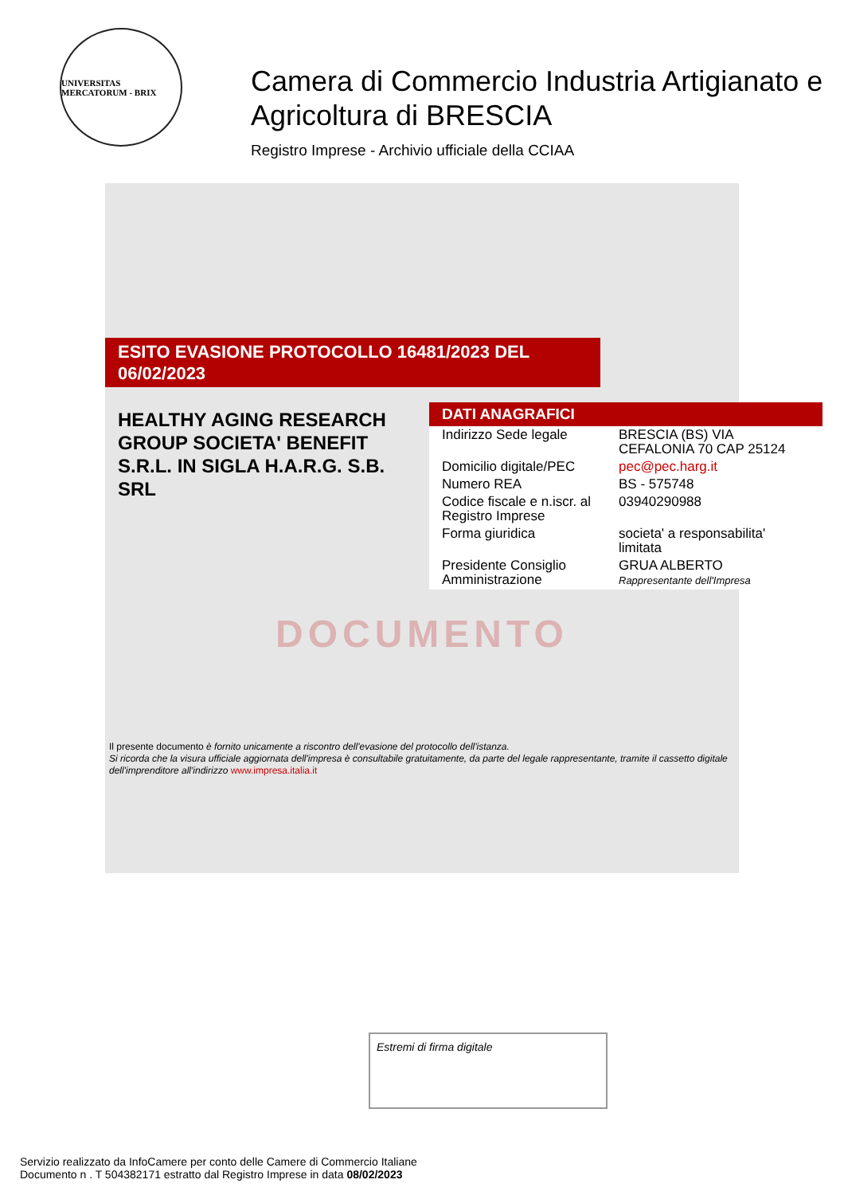UNIVERSITAS MERCATORUM - BRIX
Camera di Commercio Industria Artigianato e
Agricoltura di BRESCIA
Registro Imprese - Archivio ufficiale della CCIAA
ESITO EVASIONE PROTOCOLLO 16481/2023 DEL 06/02/2023
HEALTHY AGING RESEARCH GROUP SOCIETA' BENEFIT S.R.L. IN SIGLA H.A.R.G. S.B. SRL
DATI ANAGRAFICI
| Indirizzo Sede legale | BRESCIA (BS) VIA CEFALONIA 70 CAP 25124 |
| Domicilio digitale/PEC | pec@pec.harg.it |
| Numero REA | BS - 575748 |
| Codice fiscale e n.iscr. al Registro Imprese | 03940290988 |
| Forma giuridica | societa' a responsabilita' limitata |
| Presidente Consiglio Amministrazione | GRUA ALBERTO Rappresentante dell'Impresa |
DOCUMENTO
Il presente documento è fornito unicamente a riscontro dell'evasione del protocollo dell'istanza.
Si ricorda che la visura ufficiale aggiornata dell'impresa è consultabile gratuitamente, da parte del legale rappresentante, tramite il cassetto digitale dell'imprenditore all'indirizzo www.impresa.italia.it
Estremi di firma digitale
Servizio realizzato da InfoCamere per conto delle Camere di Commercio Italiane
Documento n . T 504382171 estratto dal Registro Imprese in data 08/02/2023